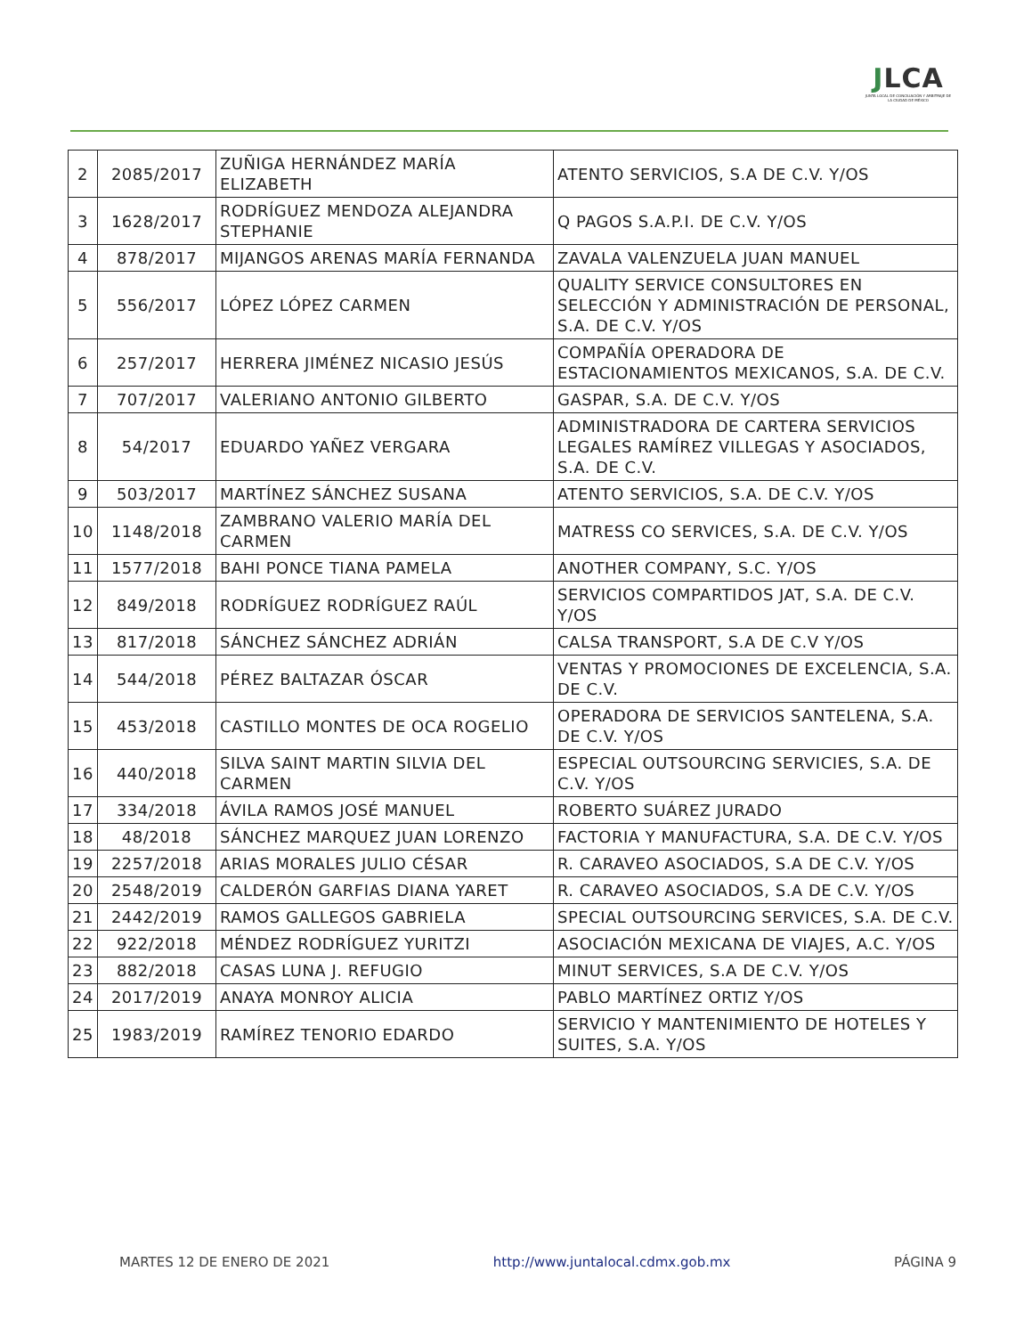JLCA
JUNTA LOCAL DE CONCILIACIÓN Y ARBITRAJE DE LA CIUDAD DE MÉXICO
| 2 | 2085/2017 | ZUÑIGA HERNÁNDEZ MARÍA ELIZABETH | ATENTO SERVICIOS, S.A DE C.V. Y/OS |
| 3 | 1628/2017 | RODRÍGUEZ MENDOZA ALEJANDRA STEPHANIE | Q PAGOS S.A.P.I. DE C.V. Y/OS |
| 4 | 878/2017 | MIJANGOS ARENAS MARÍA FERNANDA | ZAVALA VALENZUELA JUAN MANUEL |
| 5 | 556/2017 | LÓPEZ LÓPEZ CARMEN | QUALITY SERVICE CONSULTORES EN SELECCIÓN Y ADMINISTRACIÓN DE PERSONAL, S.A. DE C.V. Y/OS |
| 6 | 257/2017 | HERRERA JIMÉNEZ NICASIO JESÚS | COMPAÑÍA OPERADORA DE ESTACIONAMIENTOS MEXICANOS, S.A. DE C.V. |
| 7 | 707/2017 | VALERIANO ANTONIO GILBERTO | GASPAR, S.A. DE C.V. Y/OS |
| 8 | 54/2017 | EDUARDO YAÑEZ VERGARA | ADMINISTRADORA DE CARTERA SERVICIOS LEGALES RAMÍREZ VILLEGAS Y ASOCIADOS, S.A. DE C.V. |
| 9 | 503/2017 | MARTÍNEZ SÁNCHEZ SUSANA | ATENTO SERVICIOS, S.A. DE C.V. Y/OS |
| 10 | 1148/2018 | ZAMBRANO VALERIO MARÍA DEL CARMEN | MATRESS CO SERVICES, S.A. DE C.V. Y/OS |
| 11 | 1577/2018 | BAHI PONCE TIANA PAMELA | ANOTHER COMPANY, S.C. Y/OS |
| 12 | 849/2018 | RODRÍGUEZ RODRÍGUEZ RAÚL | SERVICIOS COMPARTIDOS JAT, S.A. DE C.V. Y/OS |
| 13 | 817/2018 | SÁNCHEZ SÁNCHEZ ADRIÁN | CALSA TRANSPORT, S.A DE C.V Y/OS |
| 14 | 544/2018 | PÉREZ BALTAZAR ÓSCAR | VENTAS Y PROMOCIONES DE EXCELENCIA, S.A. DE C.V. |
| 15 | 453/2018 | CASTILLO MONTES DE OCA ROGELIO | OPERADORA DE SERVICIOS SANTELENA, S.A. DE C.V. Y/OS |
| 16 | 440/2018 | SILVA SAINT MARTIN SILVIA DEL CARMEN | ESPECIAL OUTSOURCING SERVICIES, S.A. DE C.V. Y/OS |
| 17 | 334/2018 | ÁVILA RAMOS JOSÉ MANUEL | ROBERTO SUÁREZ JURADO |
| 18 | 48/2018 | SÁNCHEZ MARQUEZ JUAN LORENZO | FACTORIA Y MANUFACTURA, S.A. DE C.V. Y/OS |
| 19 | 2257/2018 | ARIAS MORALES JULIO CÉSAR | R. CARAVEO ASOCIADOS, S.A DE C.V. Y/OS |
| 20 | 2548/2019 | CALDERÓN GARFIAS DIANA YARET | R. CARAVEO ASOCIADOS, S.A DE C.V. Y/OS |
| 21 | 2442/2019 | RAMOS GALLEGOS GABRIELA | SPECIAL OUTSOURCING SERVICES, S.A. DE C.V. |
| 22 | 922/2018 | MÉNDEZ RODRÍGUEZ YURITZI | ASOCIACIÓN MEXICANA DE VIAJES, A.C. Y/OS |
| 23 | 882/2018 | CASAS LUNA J. REFUGIO | MINUT SERVICES, S.A DE C.V. Y/OS |
| 24 | 2017/2019 | ANAYA MONROY ALICIA | PABLO MARTÍNEZ ORTIZ Y/OS |
| 25 | 1983/2019 | RAMÍREZ TENORIO EDARDO | SERVICIO Y MANTENIMIENTO DE HOTELES Y SUITES, S.A. Y/OS |
MARTES 12 DE ENERO DE 2021 http://www.juntalocal.cdmx.gob.mx PÁGINA 9